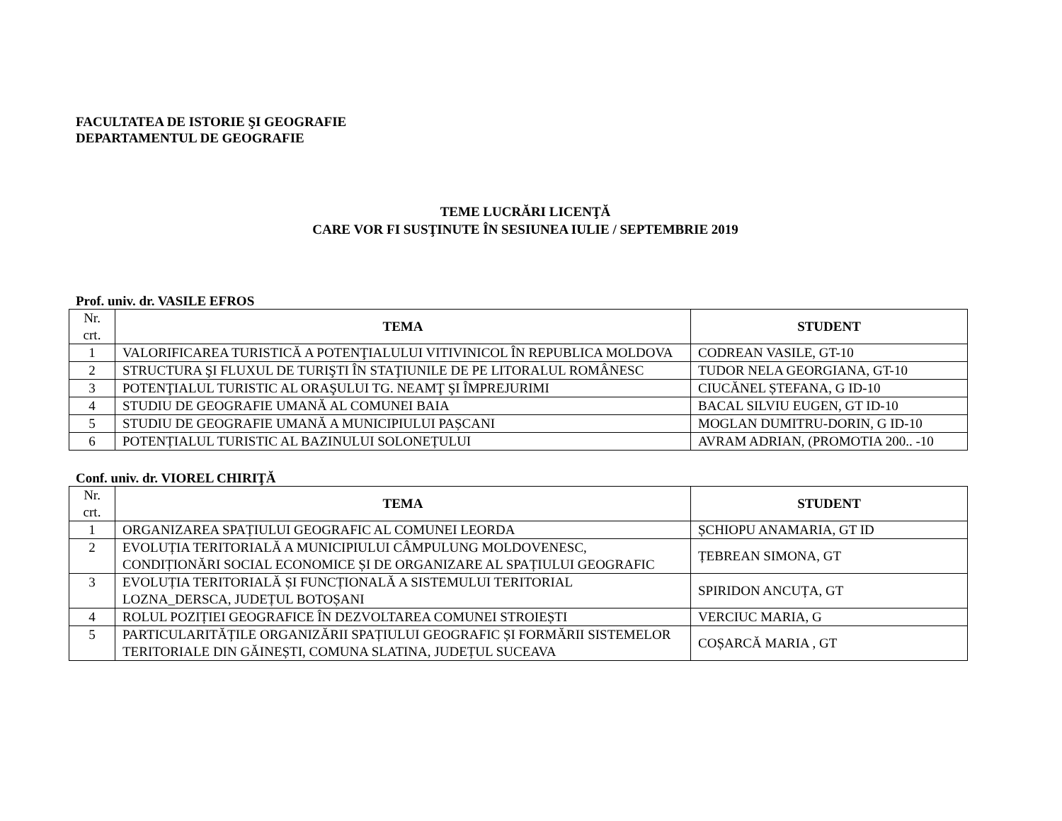FACULTATEA DE ISTORIE ŞI GEOGRAFIE
DEPARTAMENTUL DE GEOGRAFIE
TEME LUCRĂRI LICENŢĂ
CARE VOR FI SUSŢINUTE ÎN SESIUNEA IULIE / SEPTEMBRIE 2019
Prof. univ. dr. VASILE EFROS
| Nr. crt. | TEMA | STUDENT |
| --- | --- | --- |
| 1 | VALORIFICAREA TURISTICĂ A POTENŢIALULUI VITIVINICOL ÎN REPUBLICA MOLDOVA | CODREAN VASILE, GT-10 |
| 2 | STRUCTURA ŞI FLUXUL DE TURIŞTI ÎN STAŢIUNILE DE PE LITORALUL ROMÂNESC | TUDOR NELA GEORGIANA, GT-10 |
| 3 | POTENŢIALUL TURISTIC AL ORAŞULUI TG. NEAMŢ ŞI ÎMPREJURIMI | CIUCĂNEL ȘTEFANA, G ID-10 |
| 4 | STUDIU DE GEOGRAFIE UMANĂ AL COMUNEI BAIA | BACAL SILVIU EUGEN, GT ID-10 |
| 5 | STUDIU DE GEOGRAFIE UMANĂ A MUNICIPIULUI PAȘCANI | MOGLAN DUMITRU-DORIN, G ID-10 |
| 6 | POTENȚIALUL TURISTIC AL BAZINULUI SOLONEȚULUI | AVRAM ADRIAN, (PROMOTIA 200.. -10 |
Conf. univ. dr. VIOREL CHIRIŢĂ
| Nr. crt. | TEMA | STUDENT |
| --- | --- | --- |
| 1 | ORGANIZAREA SPAȚIULUI GEOGRAFIC AL COMUNEI LEORDA | ȘCHIOPU ANAMARIA, GT ID |
| 2 | EVOLUȚIA TERITORIALĂ A MUNICIPIULUI CÂMPULUNG MOLDOVENESC, CONDIȚIONĂRI SOCIAL ECONOMICE ȘI DE ORGANIZARE AL SPAȚIULUI GEOGRAFIC | ȚEBREAN SIMONA, GT |
| 3 | EVOLUȚIA TERITORIALĂ ȘI FUNCȚIONALĂ A SISTEMULUI TERITORIAL LOZNA_DERSCA, JUDEȚUL BOTOȘANI | SPIRIDON ANCUȚA, GT |
| 4 | ROLUL POZIȚIEI GEOGRAFICE ÎN DEZVOLTAREA COMUNEI STROIEȘTI | VERCIUC MARIA, G |
| 5 | PARTICULARITĂȚILE ORGANIZĂRII SPAȚIULUI GEOGRAFIC ȘI FORMĂRII SISTEMELOR TERITORIALE DIN GĂINEȘTI, COMUNA SLATINA, JUDEȚUL SUCEAVA | COȘARCĂ MARIA , GT |